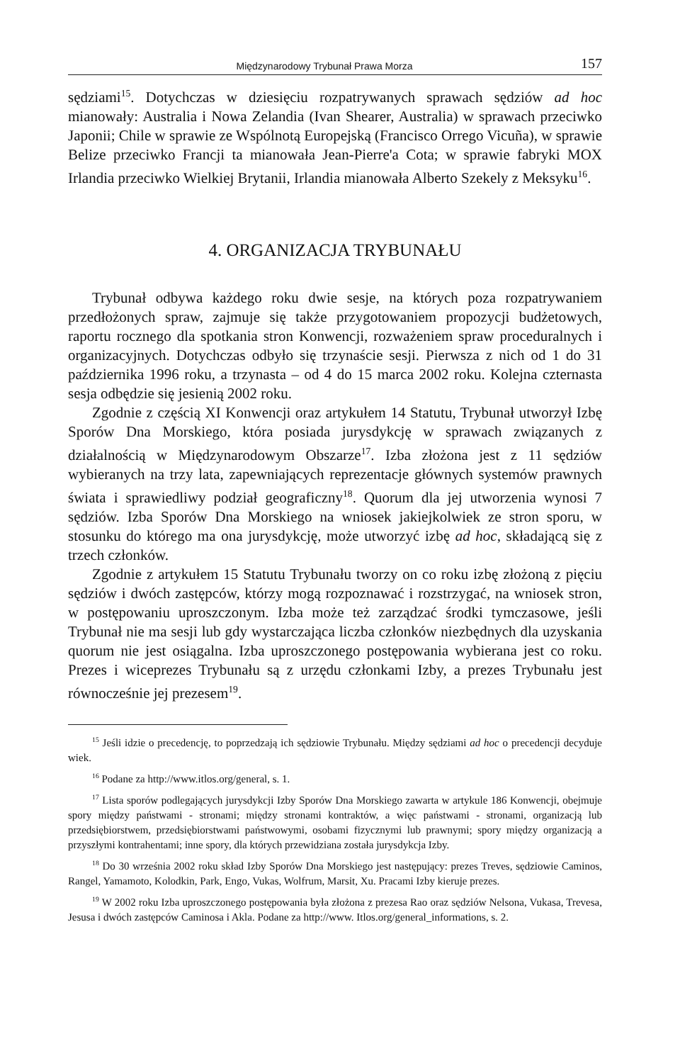Międzynarodowy Trybunał Prawa Morza 157
sędziami<sup>15</sup>. Dotychczas w dziesięciu rozpatrywanych sprawach sędziów ad hoc mianowały: Australia i Nowa Zelandia (Ivan Shearer, Australia) w sprawach przeciwko Japonii; Chile w sprawie ze Wspólnotą Europejską (Francisco Orrego Vicuña), w sprawie Belize przeciwko Francji ta mianowała Jean-Pierre'a Cota; w sprawie fabryki MOX Irlandia przeciwko Wielkiej Brytanii, Irlandia mianowała Alberto Szekely z Meksyku<sup>16</sup>.
4. ORGANIZACJA TRYBUNAŁU
Trybunał odbywa każdego roku dwie sesje, na których poza rozpatrywaniem przedłożonych spraw, zajmuje się także przygotowaniem propozycji budżetowych, raportu rocznego dla spotkania stron Konwencji, rozważeniem spraw proceduralnych i organizacyjnych. Dotychczas odbyło się trzynaście sesji. Pierwsza z nich od 1 do 31 października 1996 roku, a trzynasta – od 4 do 15 marca 2002 roku. Kolejna czternasta sesja odbędzie się jesienią 2002 roku.
Zgodnie z częścią XI Konwencji oraz artykułem 14 Statutu, Trybunał utworzył Izbę Sporów Dna Morskiego, która posiada jurysdykcję w sprawach związanych z działalnością w Międzynarodowym Obszarze<sup>17</sup>. Izba złożona jest z 11 sędziów wybieranych na trzy lata, zapewniających reprezentacje głównych systemów prawnych świata i sprawiedliwy podział geograficzny<sup>18</sup>. Quorum dla jej utworzenia wynosi 7 sędziów. Izba Sporów Dna Morskiego na wniosek jakiejkolwiek ze stron sporu, w stosunku do którego ma ona jurysdykcję, może utworzyć izbę ad hoc, składającą się z trzech członków.
Zgodnie z artykułem 15 Statutu Trybunału tworzy on co roku izbę złożoną z pięciu sędziów i dwóch zastępców, którzy mogą rozpoznawać i rozstrzygać, na wniosek stron, w postępowaniu uproszczonym. Izba może też zarządzać środki tymczasowe, jeśli Trybunał nie ma sesji lub gdy wystarczająca liczba członków niezbędnych dla uzyskania quorum nie jest osiągalna. Izba uproszczonego postępowania wybierana jest co roku. Prezes i wiceprezes Trybunału są z urzędu członkami Izby, a prezes Trybunału jest równocześnie jej prezesem<sup>19</sup>.
<sup>15</sup> Jeśli idzie o precedencję, to poprzedzają ich sędziowie Trybunału. Między sędziami ad hoc o precedencji decyduje wiek.
<sup>16</sup> Podane za http://www.itlos.org/general, s. 1.
<sup>17</sup> Lista sporów podlegających jurysdykcji Izby Sporów Dna Morskiego zawarta w artykule 186 Konwencji, obejmuje spory między państwami - stronami; między stronami kontraktów, a więc państwami - stronami, organizacją lub przedsiębiorstwem, przedsiębiorstwami państwowymi, osobami fizycznymi lub prawnymi; spory między organizacją a przyszłymi kontrahentami; inne spory, dla których przewidziana została jurysdykcja Izby.
<sup>18</sup> Do 30 września 2002 roku skład Izby Sporów Dna Morskiego jest następujący: prezes Treves, sędziowie Caminos, Rangel, Yamamoto, Kolodkin, Park, Engo, Vukas, Wolfrum, Marsit, Xu. Pracami Izby kieruje prezes.
<sup>19</sup> W 2002 roku Izba uproszczonego postępowania była złożona z prezesa Rao oraz sędziów Nelsona, Vukasa, Trevesa, Jesusa i dwóch zastępców Caminosa i Akla. Podane za http://www. Itlos.org/general_informations, s. 2.